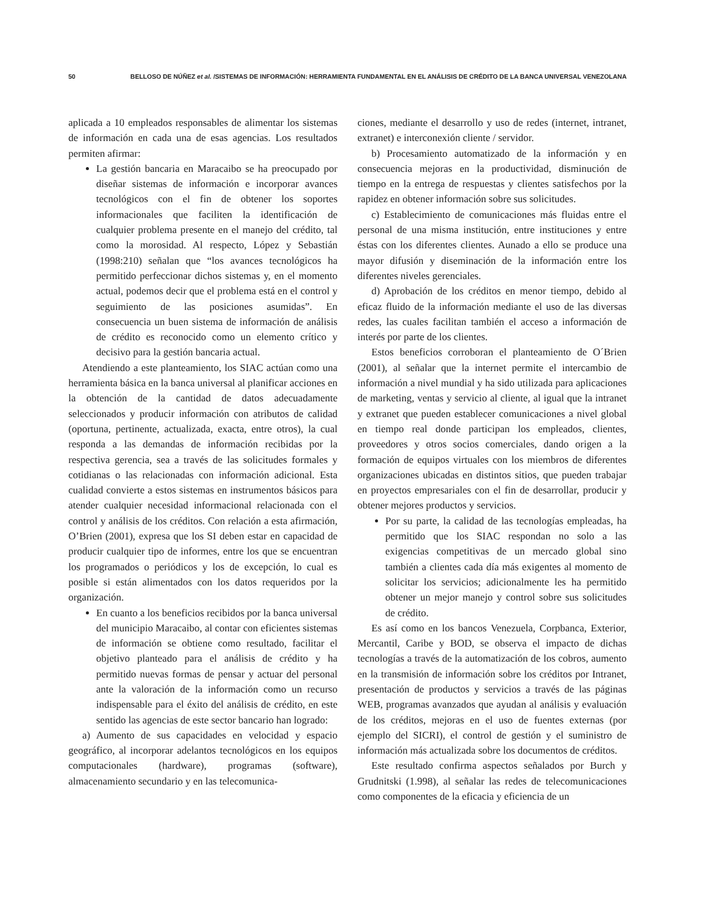50 BELLOSO DE NÚÑEZ et al. /SISTEMAS DE INFORMACIÓN: HERRAMIENTA FUNDAMENTAL EN EL ANÁLISIS DE CRÉDITO DE LA BANCA UNIVERSAL VENEZOLANA
aplicada a 10 empleados responsables de alimentar los sistemas de información en cada una de esas agencias. Los resultados permiten afirmar:
La gestión bancaria en Maracaibo se ha preocupado por diseñar sistemas de información e incorporar avances tecnológicos con el fin de obtener los soportes informacionales que faciliten la identificación de cualquier problema presente en el manejo del crédito, tal como la morosidad. Al respecto, López y Sebastián (1998:210) señalan que “los avances tecnológicos ha permitido perfeccionar dichos sistemas y, en el momento actual, podemos decir que el problema está en el control y seguimiento de las posiciones asumidas”. En consecuencia un buen sistema de información de análisis de crédito es reconocido como un elemento crítico y decisivo para la gestión bancaria actual.
Atendiendo a este planteamiento, los SIAC actúan como una herramienta básica en la banca universal al planificar acciones en la obtención de la cantidad de datos adecuadamente seleccionados y producir información con atributos de calidad (oportuna, pertinente, actualizada, exacta, entre otros), la cual responda a las demandas de información recibidas por la respectiva gerencia, sea a través de las solicitudes formales y cotidianas o las relacionadas con información adicional. Esta cualidad convierte a estos sistemas en instrumentos básicos para atender cualquier necesidad informacional relacionada con el control y análisis de los créditos. Con relación a esta afirmación, O’Brien (2001), expresa que los SI deben estar en capacidad de producir cualquier tipo de informes, entre los que se encuentran los programados o periódicos y los de excepción, lo cual es posible si están alimentados con los datos requeridos por la organización.
En cuanto a los beneficios recibidos por la banca universal del municipio Maracaibo, al contar con eficientes sistemas de información se obtiene como resultado, facilitar el objetivo planteado para el análisis de crédito y ha permitido nuevas formas de pensar y actuar del personal ante la valoración de la información como un recurso indispensable para el éxito del análisis de crédito, en este sentido las agencias de este sector bancario han logrado:
a) Aumento de sus capacidades en velocidad y espacio geográfico, al incorporar adelantos tecnológicos en los equipos computacionales (hardware), programas (software), almacenamiento secundario y en las telecomunica-
ciones, mediante el desarrollo y uso de redes (internet, intranet, extranet) e interconexión cliente / servidor.
b) Procesamiento automatizado de la información y en consecuencia mejoras en la productividad, disminución de tiempo en la entrega de respuestas y clientes satisfechos por la rapidez en obtener información sobre sus solicitudes.
c) Establecimiento de comunicaciones más fluidas entre el personal de una misma institución, entre instituciones y entre éstas con los diferentes clientes. Aunado a ello se produce una mayor difusión y diseminación de la información entre los diferentes niveles gerenciales.
d) Aprobación de los créditos en menor tiempo, debido al eficaz fluido de la información mediante el uso de las diversas redes, las cuales facilitan también el acceso a información de interés por parte de los clientes.
Estos beneficios corroboran el planteamiento de O´Brien (2001), al señalar que la internet permite el intercambio de información a nivel mundial y ha sido utilizada para aplicaciones de marketing, ventas y servicio al cliente, al igual que la intranet y extranet que pueden establecer comunicaciones a nivel global en tiempo real donde participan los empleados, clientes, proveedores y otros socios comerciales, dando origen a la formación de equipos virtuales con los miembros de diferentes organizaciones ubicadas en distintos sitios, que pueden trabajar en proyectos empresariales con el fin de desarrollar, producir y obtener mejores productos y servicios.
Por su parte, la calidad de las tecnologías empleadas, ha permitido que los SIAC respondan no solo a las exigencias competitivas de un mercado global sino también a clientes cada día más exigentes al momento de solicitar los servicios; adicionalmente les ha permitido obtener un mejor manejo y control sobre sus solicitudes de crédito.
Es así como en los bancos Venezuela, Corpbanca, Exterior, Mercantil, Caribe y BOD, se observa el impacto de dichas tecnologías a través de la automatización de los cobros, aumento en la transmisión de información sobre los créditos por Intranet, presentación de productos y servicios a través de las páginas WEB, programas avanzados que ayudan al análisis y evaluación de los créditos, mejoras en el uso de fuentes externas (por ejemplo del SICRI), el control de gestión y el suministro de información más actualizada sobre los documentos de créditos.
Este resultado confirma aspectos señalados por Burch y Grudnitski (1.998), al señalar las redes de telecomunicaciones como componentes de la eficacia y eficiencia de un